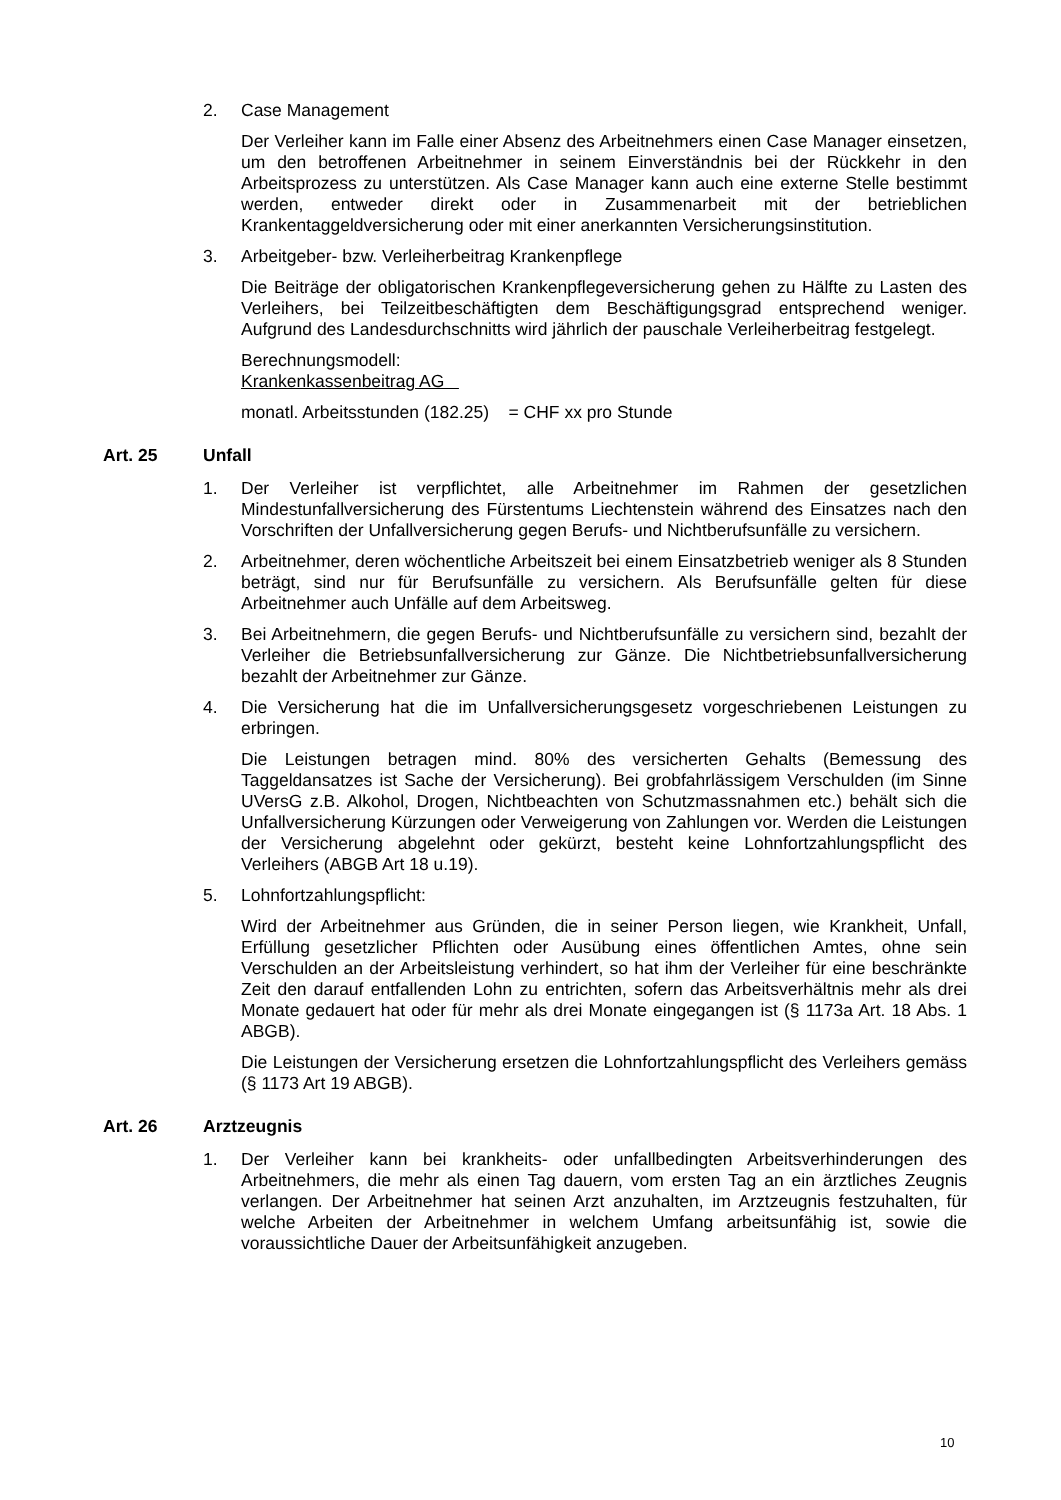2. Case Management
Der Verleiher kann im Falle einer Absenz des Arbeitnehmers einen Case Manager einsetzen, um den betroffenen Arbeitnehmer in seinem Einverständnis bei der Rückkehr in den Arbeitsprozess zu unterstützen. Als Case Manager kann auch eine externe Stelle bestimmt werden, entweder direkt oder in Zusammenarbeit mit der betrieblichen Krankentaggeldversicherung oder mit einer anerkannten Versicherungsinstitution.
3. Arbeitgeber- bzw. Verleiherbeitrag Krankenpflege
Die Beiträge der obligatorischen Krankenpflegeversicherung gehen zu Hälfte zu Lasten des Verleihers, bei Teilzeitbeschäftigten dem Beschäftigungsgrad entsprechend weniger. Aufgrund des Landesdurchschnitts wird jährlich der pauschale Verleiherbeitrag festgelegt.
Berechnungsmodell:
Krankenkassenbeitrag AG
monatl. Arbeitsstunden (182.25) = CHF xx pro Stunde
Art. 25 Unfall
1. Der Verleiher ist verpflichtet, alle Arbeitnehmer im Rahmen der gesetzlichen Mindestunfallversicherung des Fürstentums Liechtenstein während des Einsatzes nach den Vorschriften der Unfallversicherung gegen Berufs- und Nichtberufsunfälle zu versichern.
2. Arbeitnehmer, deren wöchentliche Arbeitszeit bei einem Einsatzbetrieb weniger als 8 Stunden beträgt, sind nur für Berufsunfälle zu versichern. Als Berufsunfälle gelten für diese Arbeitnehmer auch Unfälle auf dem Arbeitsweg.
3. Bei Arbeitnehmern, die gegen Berufs- und Nichtberufsunfälle zu versichern sind, bezahlt der Verleiher die Betriebsunfallversicherung zur Gänze. Die Nichtbetriebsunfallversicherung bezahlt der Arbeitnehmer zur Gänze.
4. Die Versicherung hat die im Unfallversicherungsgesetz vorgeschriebenen Leistungen zu erbringen.
Die Leistungen betragen mind. 80% des versicherten Gehalts (Bemessung des Taggeldansatzes ist Sache der Versicherung). Bei grobfahrlässigem Verschulden (im Sinne UVersG z.B. Alkohol, Drogen, Nichtbeachten von Schutzmassnahmen etc.) behält sich die Unfallversicherung Kürzungen oder Verweigerung von Zahlungen vor. Werden die Leistungen der Versicherung abgelehnt oder gekürzt, besteht keine Lohnfortzahlungspflicht des Verleihers (ABGB Art 18 u.19).
5. Lohnfortzahlungspflicht:
Wird der Arbeitnehmer aus Gründen, die in seiner Person liegen, wie Krankheit, Unfall, Erfüllung gesetzlicher Pflichten oder Ausübung eines öffentlichen Amtes, ohne sein Verschulden an der Arbeitsleistung verhindert, so hat ihm der Verleiher für eine beschränkte Zeit den darauf entfallenden Lohn zu entrichten, sofern das Arbeitsverhältnis mehr als drei Monate gedauert hat oder für mehr als drei Monate eingegangen ist (§ 1173a Art. 18 Abs. 1 ABGB).
Die Leistungen der Versicherung ersetzen die Lohnfortzahlungspflicht des Verleihers gemäss (§ 1173 Art 19 ABGB).
Art. 26 Arztzeugnis
1. Der Verleiher kann bei krankheits- oder unfallbedingten Arbeitsverhinderungen des Arbeitnehmers, die mehr als einen Tag dauern, vom ersten Tag an ein ärztliches Zeugnis verlangen. Der Arbeitnehmer hat seinen Arzt anzuhalten, im Arztzeugnis festzuhalten, für welche Arbeiten der Arbeitnehmer in welchem Umfang arbeitsunfähig ist, sowie die voraussichtliche Dauer der Arbeitsunfähigkeit anzugeben.
10